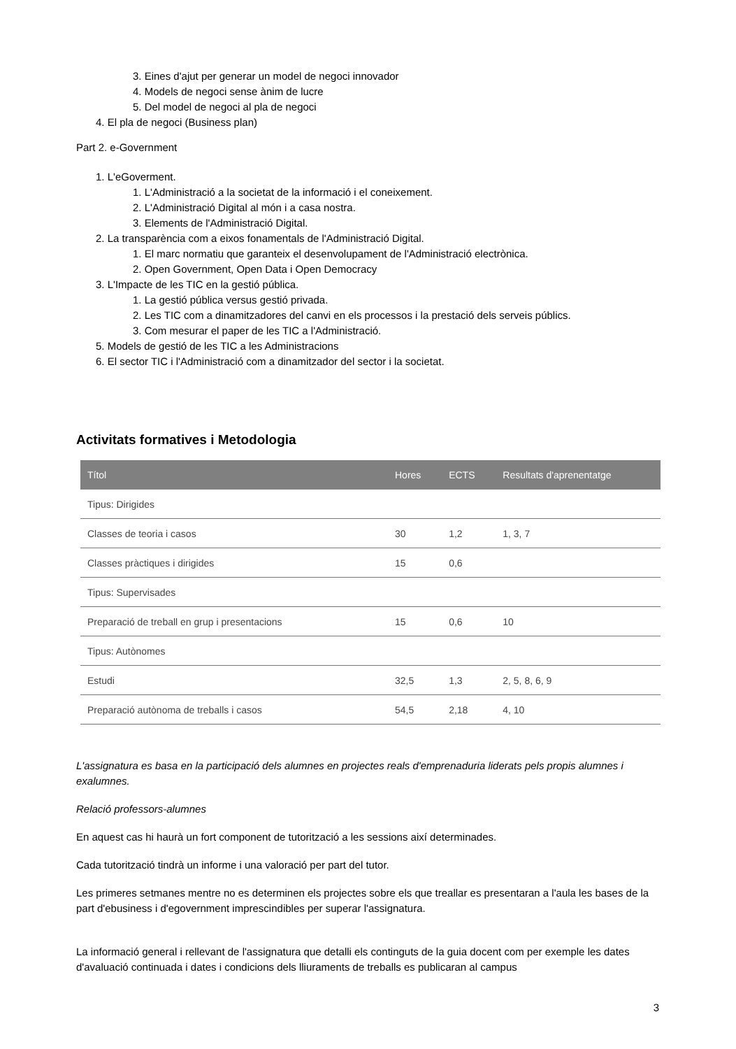3. Eines d'ajut per generar un model de negoci innovador
4. Models de negoci sense ànim de lucre
5. Del model de negoci al pla de negoci
4. El pla de negoci (Business plan)
Part 2. e-Government
1. L'eGoverment.
1. L'Administració a la societat de la informació i el coneixement.
2. L'Administració Digital al món i a casa nostra.
3. Elements de l'Administració Digital.
2. La transparència com a eixos fonamentals de l'Administració Digital.
1. El marc normatiu que garanteix el desenvolupament de l'Administració electrònica.
2. Open Government, Open Data i Open Democracy
3. L'Impacte de les TIC en la gestió pública.
1. La gestió pública versus gestió privada.
2. Les TIC com a dinamitzadores del canvi en els processos i la prestació dels serveis públics.
3. Com mesurar el paper de les TIC a l'Administració.
5. Models de gestió de les TIC a les Administracions
6. El sector TIC i l'Administració com a dinamitzador del sector i la societat.
Activitats formatives i Metodologia
| Títol | Hores | ECTS | Resultats d'aprenentatge |
| --- | --- | --- | --- |
| Tipus: Dirigides | | | |
| Classes de teoria i casos | 30 | 1,2 | 1, 3, 7 |
| Classes pràctiques i dirigides | 15 | 0,6 | |
| Tipus: Supervisades | | | |
| Preparació de treball en grup i presentacions | 15 | 0,6 | 10 |
| Tipus: Autònomes | | | |
| Estudi | 32,5 | 1,3 | 2, 5, 8, 6, 9 |
| Preparació autònoma de treballs i casos | 54,5 | 2,18 | 4, 10 |
L'assignatura es basa en la participació dels alumnes en projectes reals d'emprenaduria liderats pels propis alumnes i exalumnes.
Relació professors-alumnes
En aquest cas hi haurà un fort component de tutorització a les sessions així determinades.
Cada tutorització tindrà un informe i una valoració per part del tutor.
Les primeres setmanes mentre no es determinen els projectes sobre els que treallar es presentaran a l'aula les bases de la part d'ebusiness i d'egovernment imprescindibles per superar l'assignatura.
La informació general i rellevant de l'assignatura que detalli els continguts de la guia docent com per exemple les dates d'avaluació continuada i dates i condicions dels lliuraments de treballs es publicaran al campus
3